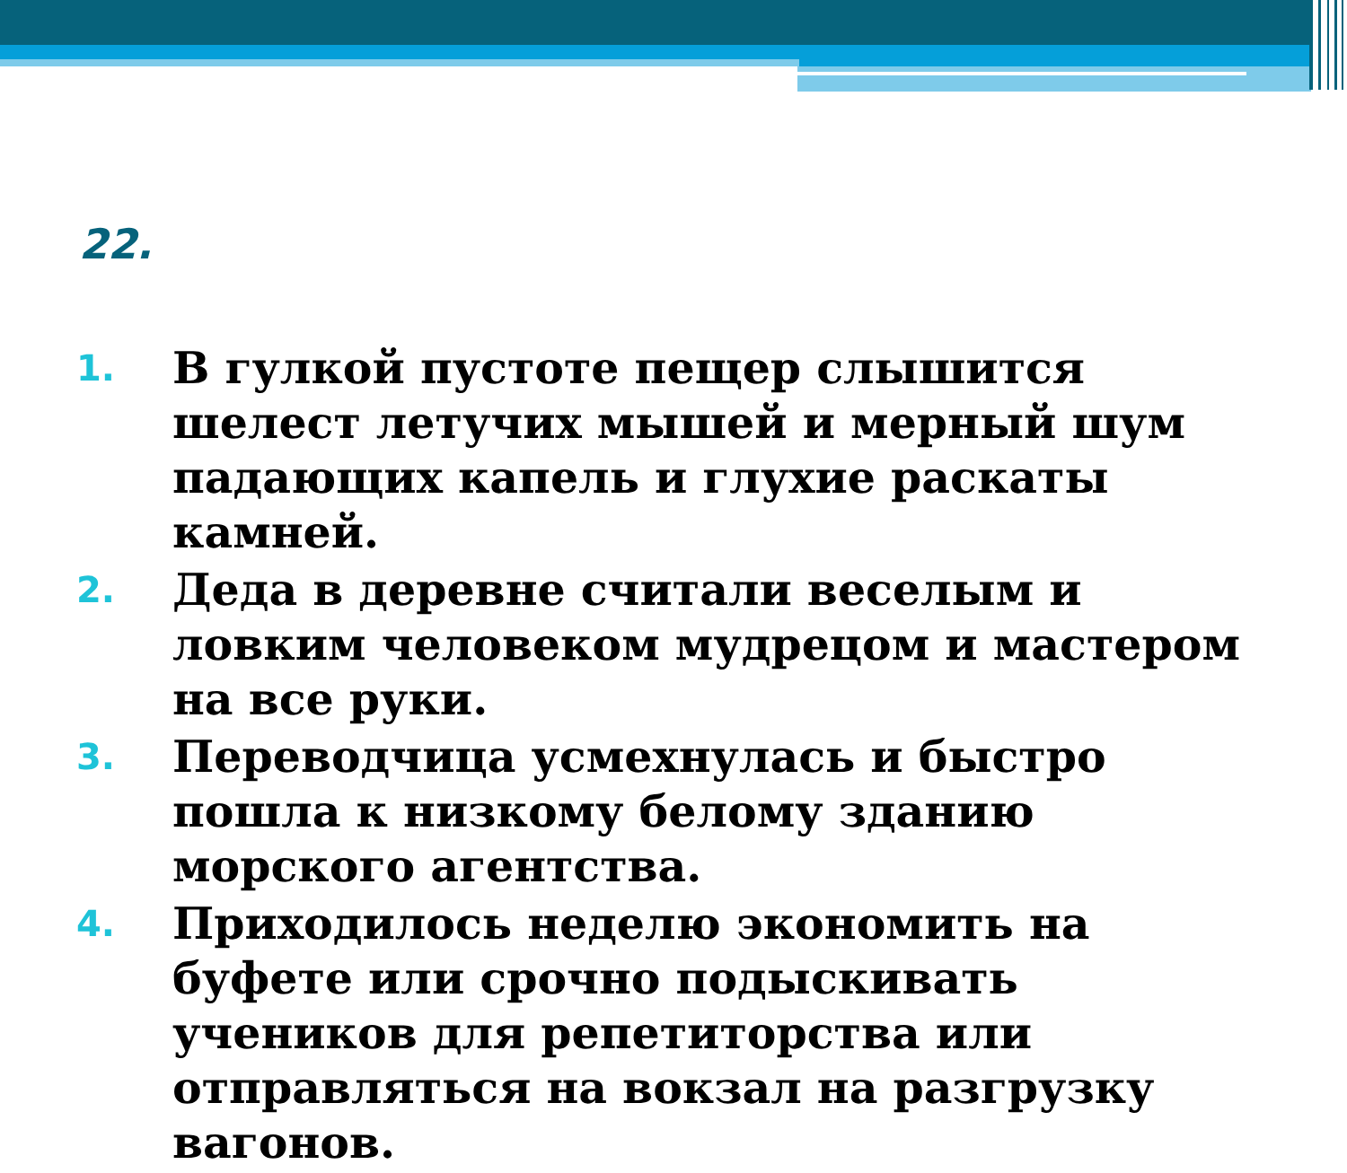22.
1. В гулкой пустоте пещер слышится шелест летучих мышей и мерный шум падающих капель и глухие раскаты камней.
2. Деда в деревне считали веселым и ловким человеком мудрецом и мастером на все руки.
3. Переводчица усмехнулась и быстро пошла к низкому белому зданию морского агентства.
4. Приходилось неделю экономить на буфете или срочно подыскивать учеников для репетиторства или отправляться на вокзал на разгрузку вагонов.